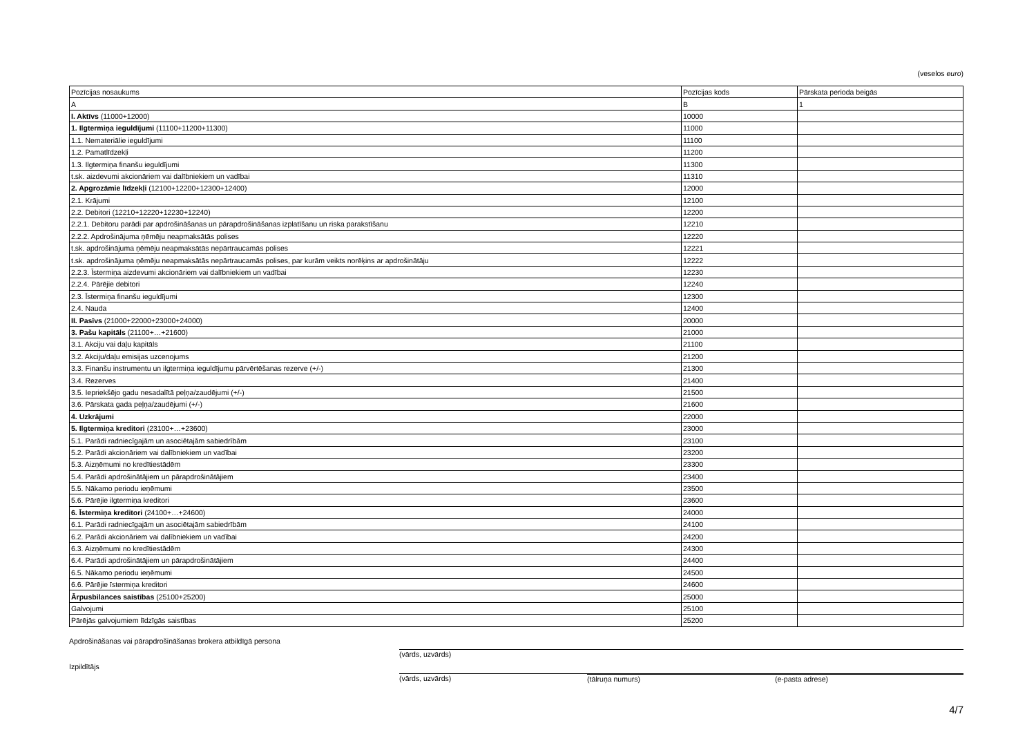(veselos euro)
| Pozīcijas nosaukums | Pozīcijas kods | Pārskata perioda beigās |
| --- | --- | --- |
| A | B | 1 |
| I. Aktīvs (11000+12000) | 10000 | |
| 1. Ilgtermiņa ieguldījumi (11100+11200+11300) | 11000 | |
| 1.1. Nemateriālie ieguldījumi | 11100 | |
| 1.2. Pamatlīdzekļi | 11200 | |
| 1.3. Ilgtermiņa finanšu ieguldījumi | 11300 | |
| t.sk. aizdevumi akcionāriem vai dalībniekiem un vadībai | 11310 | |
| 2. Apgrozāmie līdzekļi (12100+12200+12300+12400) | 12000 | |
| 2.1. Krājumi | 12100 | |
| 2.2. Debitori (12210+12220+12230+12240) | 12200 | |
| 2.2.1. Debitoru parādi par apdrošināšanas un pārapdrošināšanas izplatīšanu un riska parakstīšanu | 12210 | |
| 2.2.2. Apdrošinājuma ņēmēju neapmaksātās polises | 12220 | |
| t.sk. apdrošinājuma ņēmēju neapmaksātās nepārtraucamās polises | 12221 | |
| t.sk. apdrošinājuma ņēmēju neapmaksātās nepārtraucamās polises, par kurām veikts norēķins ar apdrošinātāju | 12222 | |
| 2.2.3. Īstermiņa aizdevumi akcionāriem vai dalībniekiem un vadībai | 12230 | |
| 2.2.4. Pārējie debitori | 12240 | |
| 2.3. Īstermiņa finanšu ieguldījumi | 12300 | |
| 2.4. Nauda | 12400 | |
| II. Pasīvs (21000+22000+23000+24000) | 20000 | |
| 3. Pašu kapitāls (21100+…+21600) | 21000 | |
| 3.1. Akciju vai daļu kapitāls | 21100 | |
| 3.2. Akciju/daļu emisijas uzcenojums | 21200 | |
| 3.3. Finanšu instrumentu un ilgtermiņa ieguldījumu pārvērtēšanas rezerve (+/-) | 21300 | |
| 3.4. Rezerves | 21400 | |
| 3.5. Iepriekšējo gadu nesadalītā peļņa/zaudējumi (+/-) | 21500 | |
| 3.6. Pārskata gada peļņa/zaudējumi (+/-) | 21600 | |
| 4. Uzkrājumi | 22000 | |
| 5. Ilgtermiņa kreditori (23100+…+23600) | 23000 | |
| 5.1. Parādi radniecīgajām un asociētajām sabiedrībām | 23100 | |
| 5.2. Parādi akcionāriem vai dalībniekiem un vadībai | 23200 | |
| 5.3. Aizņēmumi no kredītiestādēm | 23300 | |
| 5.4. Parādi apdrošinātājiem un pārapdrošinātājiem | 23400 | |
| 5.5. Nākamo periodu ieņēmumi | 23500 | |
| 5.6. Pārējie ilgtermiņa kreditori | 23600 | |
| 6. Īstermiņa kreditori (24100+…+24600) | 24000 | |
| 6.1. Parādi radniecīgajām un asociētajām sabiedrībām | 24100 | |
| 6.2. Parādi akcionāriem vai dalībniekiem un vadībai | 24200 | |
| 6.3. Aizņēmumi no kredītiestādēm | 24300 | |
| 6.4. Parādi apdrošinātājiem un pārapdrošinātājiem | 24400 | |
| 6.5. Nākamo periodu ieņēmumi | 24500 | |
| 6.6. Pārējie īstermiņa kreditori | 24600 | |
| Ārpusbilances saistības (25100+25200) | 25000 | |
| Galvojumi | 25100 | |
| Pārējās galvojumiem līdzīgās saistības | 25200 | |
Apdrošināšanas vai pārapdrošināšanas brokera atbildīgā persona
(vārds, uzvārds)
Izpildītājs
(vārds, uzvārds) (tālruņa numurs) (e-pasta adrese)
4/7